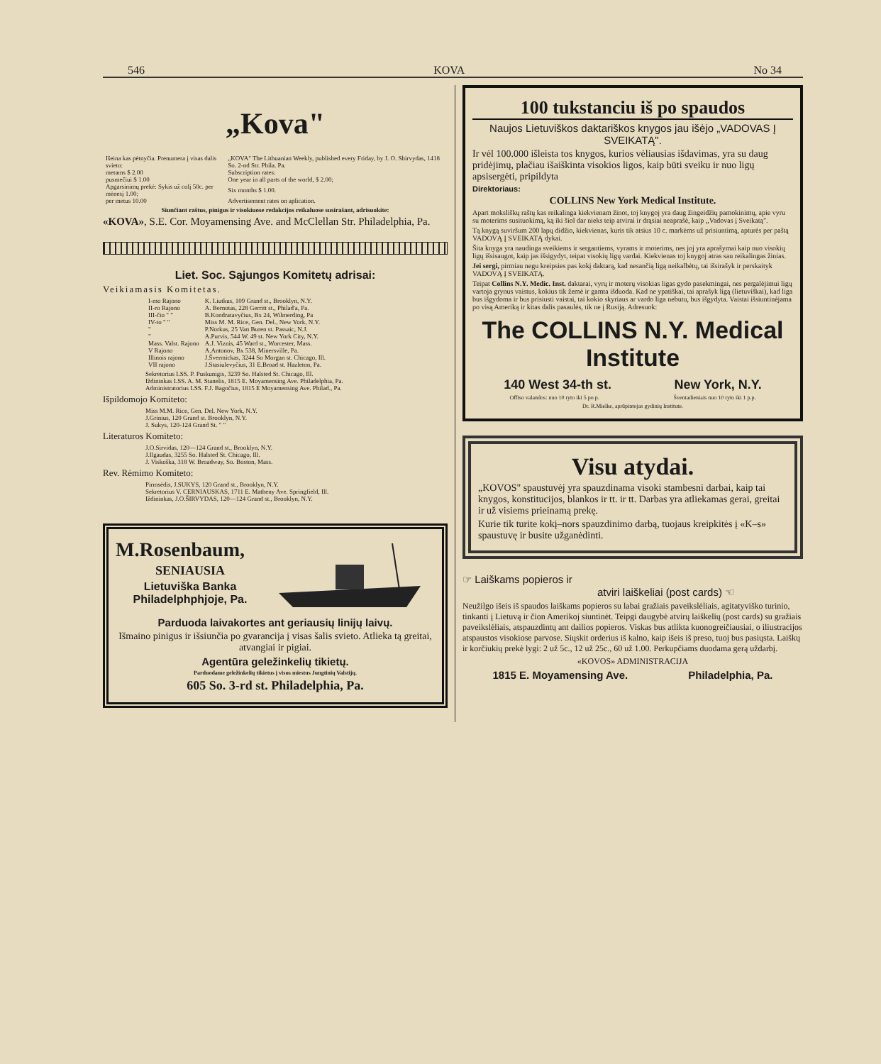546 KOVA No 34
„Kova"
| Išeina kas pėtnyčia. Prenumera į visas dalis svieto: | „KOVA" The Lithuanian Weekly, published every Friday, by J. O. Shirvydas, 1418 So. 2-nd Str. Phila. Pa. |
| metams $ 2.00 | Subscription rates: |
| pusmečiui $ 1.00 | One year in all parts of the world, $ 2.00; |
| Apgarsinimų prekė: Sykis už colį 50c. per mėnesį 1.00; | Six months $ 1.00. |
| per metus 10.00 | Advertisement rates on aplication. |
Siunčiant raštus, pinigus ir visokiuose redakcijos reikaluose susirašant, adrisuokite:
«KOVA», S.E. Cor. Moyamensing Ave. and McClellan Str. Philadelphia, Pa.
Liet. Soc. Sąjungos Komitetų adrisai:
Veikiamasis Komitetas.
| I-mo Rajono | K. Liutkus, 109 Grand st., Brooklyn, N.Y. |
| II-ro Rajono | A. Bernotas, 228 Gerritt st., Philad'a, Pa. |
| III-čio " " | B.Kondratavyčius, Bx 24, Wilmerding, Pa |
| IV-to " " | Miss M. M. Rice, Gen. Del., New York, N.Y. |
| " | P.Norkus, 25 Van Buren st. Passaic, N.J. |
| " | A.Purvis, 544 W. 49 st. New York City, N.Y. |
| Mass. Valst. Rajono | A.J. Viznis, 45 Ward st., Worcester, Mass. |
| V Rajono | A.Antonov, Bx 538, Minersville, Pa. |
| Illinois rajono | J.Švermickas, 3244 So Morgan st. Chicago, Ill. |
| VII rajono | J.Stasiulevyčius, 31 E.Broad st. Hazleton, Pa. |
Sekretorius LSS. P. Puskunigis, 3239 So. Halsted St. Chicago, Ill.
Iždininkas LSS. A. M. Stanelis, 1815 E. Moyamensing Ave. Philadelphia, Pa.
Administratorius LSS. F.J. Bagočius, 1815 E Moyamensing Ave. Philad., Pa.
Išpildomojo Komiteto:
Miss M.M. Rice, Gen. Del. New York, N.Y.
J.Grinius, 120 Grand st. Brooklyn, N.Y.
J. Sukys, 120-124 Grand St. " "
Literaturos Komiteto:
J.O.Sirvidas, 120—124 Grand st., Brooklyn, N.Y.
J.Ilgaudas, 3255 So. Halsted St. Chicago, Ill.
J. Viskoška, 318 W. Broadway, So. Boston, Mass.
Rev. Rėmimo Komiteto:
Pirmsėdis, J.SUKYS, 120 Grand st., Brooklyn, N.Y.
Sekretorius V. CERNIAUSKAS, 1711 E. Matheny Ave. Springfield, Ill.
Iždininkas, J.O.ŠIRVYDAS, 120—124 Grand st., Brooklyn, N.Y.
M.Rosenbaum,
SENIAUSIA
Lietuviška Banka
Philadelphphjoje, Pa.
Parduoda laivakortes ant geriausių linijų laivų.
Išmaino pinigus ir išsiunčia po gvarancija į visas šalis svieto. Atlieka tą greitai, atvangiai ir pigiai.
Agentūra geležinkelių tikietų.
Parduodame geležinkelių tikietus į visus miestus Jungtinių Valstijų.
605 So. 3-rd st. Philadelphia, Pa.
100 tukstanciu iš po spaudos
Naujos Lietuviškos daktariškos knygos jau išėjo „VADOVAS Į SVEIKATĄ".
Ir vėl 100.000 išleista tos knygos, kurios vėliausias išdavimas, yra su daug pridėjimų, plačiau išaiškinta visokios ligos, kaip būti sveiku ir nuo ligų apsisergėti, pripildyta
Direktoriaus:
COLLINS New York Medical Institute.
Apart moksliškų raštų kas reikalinga kiekvienam žinot, toj knygoj yra daug žingeidžių pamokinimų, apie vyru su moterims susituokimą, ką iki šiol dar nieks teip atvirai ir drąsiai neaprašė, kaip ,,Vadovas į Sveikatą".
Tą knygą suviršum 200 lapų didžio, kiekvienas, kuris tik atsius 10 c. markėms už prisiuntimą, apturės per paštą VADOVĄ Į SVEIKATĄ dykai.
Šita knyga yra naudinga sveikiems ir sergantiems, vyrams ir moterims, nes joj yra aprašymai kaip nuo visokių ligų išsisaugot, kaip jas išsigydyt, teipat visokių ligų vardai. Kiekvienas toj knygoj atras sau reikalingas žinias.
Jei sergi, pirmiau negu kreipsies pas kokį daktarą, kad nesančią ligą neikalbėtų, tai išsirašyk ir perskaityk VADOVĄ Į SVEIKATĄ.
Teipat Collins N.Y. Medic. Inst. daktarai, vyrų ir moterų visokias ligas gydo pasekmingai, nes pergalėjimui ligų vartoja grynus vaistus, kokius tik žemė ir gamta išduoda. Kad ne ypatiškai, tai aprašyk ligą (lietuviškai), kad liga bus išgydoma ir bus prisiusti vaistai, tai kokio skyriaus ar vardo liga nebutu, bus išgydyta. Vaistai išsiuntinėjama po visą Ameriką ir kitas dalis pasaulės, tik ne į Rusiją. Adresuok:
The COLLINS N.Y. Medical Institute
140 West 34-th st. New York, N.Y.
Offiso valandos: nuo 10 ryto iki 5 po p. Šventadieniais nuo 10 ryto iki 1 p.p.
Dr. R.Mielke, aprūpintojas gydinių Institute.
Visu atydai.
„KOVOS" spaustuvėj yra spauzdinama visoki stambesni darbai, kaip tai knygos, konstitucijos, blankos ir tt. ir tt. Darbas yra atliekamas gerai, greitai ir už visiems prieinamą prekę.
Kurie tik turite kokį–nors spauzdinimo darbą, tuojaus kreipkitės į «K–s» spaustuvę ir busite užganėdinti.
☞ Laiškams popieros ir
atviri laiškeliai (post cards) ☜
Neužilgo išeis iš spaudos laiškams popieros su labai gražiais paveikslėliais, agitatyviško turinio, tinkanti į Lietuvą ir čion Amerikoj siuntinėt. Teipgi daugybė atvirų laiškelių (post cards) su gražiais paveikslėliais, atspauzdintų ant dailios popieros. Viskas bus atlikta kuonogreičiausiai, o iliustracijos atspaustos visokiose parvose. Siųskit orderius iš kalno, kaip išeis iš preso, tuoj bus pasiųsta. Laiškų ir korčiukių prekė lygi: 2 už 5c., 12 už 25c., 60 už 1.00. Perkupčiams duodama gerą uždarbį.
«KOVOS» ADMINISTRACIJA
1815 E. Moyamensing Ave. Philadelphia, Pa.